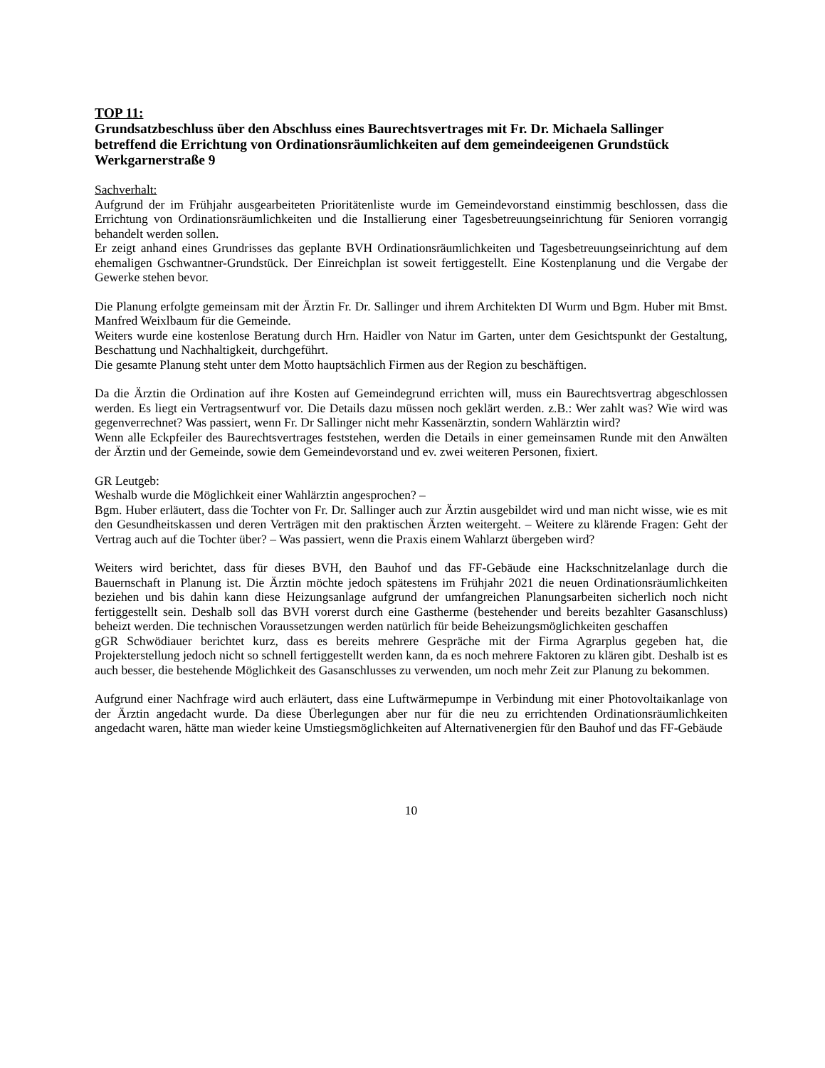TOP 11:
Grundsatzbeschluss über den Abschluss eines Baurechtsvertrages mit Fr. Dr. Michaela Sallinger betreffend die Errichtung von Ordinationsräumlichkeiten auf dem gemeindeeigenen Grundstück Werkgarnerstraße 9
Sachverhalt:
Aufgrund der im Frühjahr ausgearbeiteten Prioritätenliste wurde im Gemeindevorstand einstimmig beschlossen, dass die Errichtung von Ordinationsräumlichkeiten und die Installierung einer Tagesbetreuungseinrichtung für Senioren vorrangig behandelt werden sollen.
Er zeigt anhand eines Grundrisses das geplante BVH Ordinationsräumlichkeiten und Tagesbetreuungseinrichtung auf dem ehemaligen Gschwantner-Grundstück. Der Einreichplan ist soweit fertiggestellt. Eine Kostenplanung und die Vergabe der Gewerke stehen bevor.
Die Planung erfolgte gemeinsam mit der Ärztin Fr. Dr. Sallinger und ihrem Architekten DI Wurm und Bgm. Huber mit Bmst. Manfred Weixlbaum für die Gemeinde.
Weiters wurde eine kostenlose Beratung durch Hrn. Haidler von Natur im Garten, unter dem Gesichtspunkt der Gestaltung, Beschattung und Nachhaltigkeit, durchgeführt.
Die gesamte Planung steht unter dem Motto hauptsächlich Firmen aus der Region zu beschäftigen.
Da die Ärztin die Ordination auf ihre Kosten auf Gemeindegrund errichten will, muss ein Baurechtsvertrag abgeschlossen werden. Es liegt ein Vertragsentwurf vor. Die Details dazu müssen noch geklärt werden. z.B.: Wer zahlt was? Wie wird was gegenverrechnet? Was passiert, wenn Fr. Dr Sallinger nicht mehr Kassenärztin, sondern Wahlärztin wird?
Wenn alle Eckpfeiler des Baurechtsvertrages feststehen, werden die Details in einer gemeinsamen Runde mit den Anwälten der Ärztin und der Gemeinde, sowie dem Gemeindevorstand und ev. zwei weiteren Personen, fixiert.
GR Leutgeb:
Weshalb wurde die Möglichkeit einer Wahlärztin angesprochen? –
Bgm. Huber erläutert, dass die Tochter von Fr. Dr. Sallinger auch zur Ärztin ausgebildet wird und man nicht wisse, wie es mit den Gesundheitskassen und deren Verträgen mit den praktischen Ärzten weitergeht. – Weitere zu klärende Fragen: Geht der Vertrag auch auf die Tochter über? – Was passiert, wenn die Praxis einem Wahlarzt übergeben wird?
Weiters wird berichtet, dass für dieses BVH, den Bauhof und das FF-Gebäude eine Hackschnitzelanlage durch die Bauernschaft in Planung ist. Die Ärztin möchte jedoch spätestens im Frühjahr 2021 die neuen Ordinationsräumlichkeiten beziehen und bis dahin kann diese Heizungsanlage aufgrund der umfangreichen Planungsarbeiten sicherlich noch nicht fertiggestellt sein. Deshalb soll das BVH vorerst durch eine Gastherme (bestehender und bereits bezahlter Gasanschluss) beheizt werden. Die technischen Voraussetzungen werden natürlich für beide Beheizungsmöglichkeiten geschaffen
gGR Schwödiauer berichtet kurz, dass es bereits mehrere Gespräche mit der Firma Agrarplus gegeben hat, die Projekterstellung jedoch nicht so schnell fertiggestellt werden kann, da es noch mehrere Faktoren zu klären gibt. Deshalb ist es auch besser, die bestehende Möglichkeit des Gasanschlusses zu verwenden, um noch mehr Zeit zur Planung zu bekommen.
Aufgrund einer Nachfrage wird auch erläutert, dass eine Luftwärmepumpe in Verbindung mit einer Photovoltaikanlage von der Ärztin angedacht wurde. Da diese Überlegungen aber nur für die neu zu errichtenden Ordinationsräumlichkeiten angedacht waren, hätte man wieder keine Umstiegsmöglichkeiten auf Alternativenergien für den Bauhof und das FF-Gebäude
10